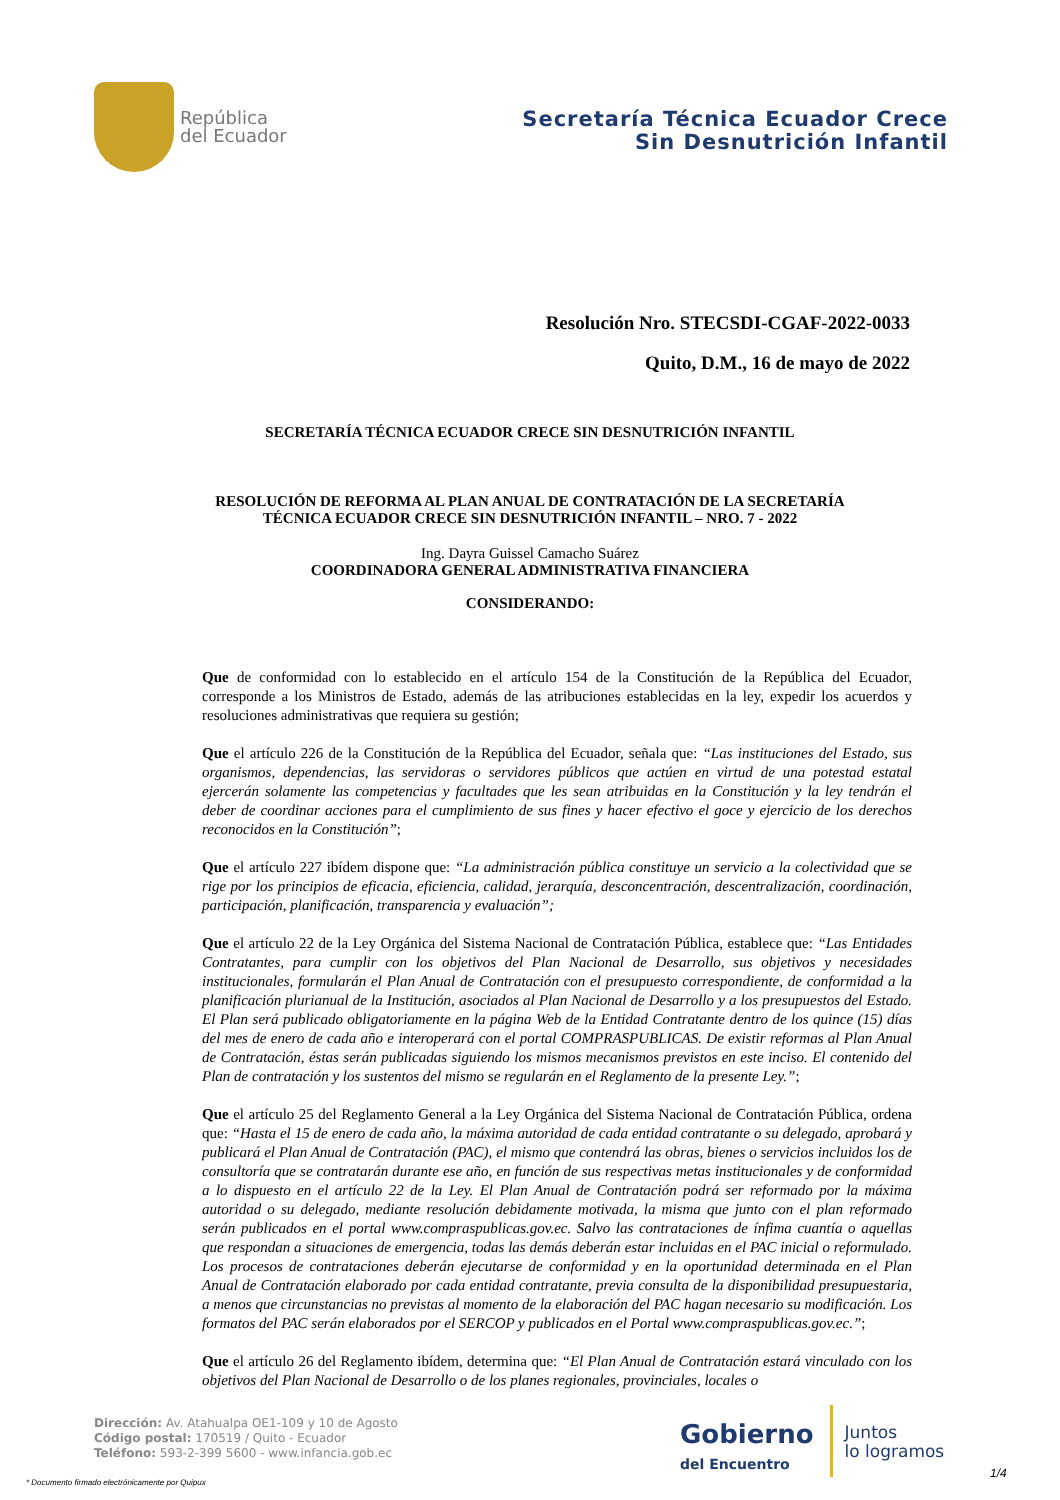República
del Ecuador
Secretaría Técnica Ecuador Crece
Sin Desnutrición Infantil
Resolución Nro. STECSDI-CGAF-2022-0033
Quito, D.M., 16 de mayo de 2022
SECRETARÍA TÉCNICA ECUADOR CRECE SIN DESNUTRICIÓN INFANTIL
RESOLUCIÓN DE REFORMA AL PLAN ANUAL DE CONTRATACIÓN DE LA SECRETARÍA
TÉCNICA ECUADOR CRECE SIN DESNUTRICIÓN INFANTIL – NRO. 7 - 2022
Ing. Dayra Guissel Camacho Suárez
COORDINADORA GENERAL ADMINISTRATIVA FINANCIERA
CONSIDERANDO:
Que de conformidad con lo establecido en el artículo 154 de la Constitución de la República del Ecuador, corresponde a los Ministros de Estado, además de las atribuciones establecidas en la ley, expedir los acuerdos y resoluciones administrativas que requiera su gestión;
Que el artículo 226 de la Constitución de la República del Ecuador, señala que: “Las instituciones del Estado, sus organismos, dependencias, las servidoras o servidores públicos que actúen en virtud de una potestad estatal ejercerán solamente las competencias y facultades que les sean atribuidas en la Constitución y la ley tendrán el deber de coordinar acciones para el cumplimiento de sus fines y hacer efectivo el goce y ejercicio de los derechos reconocidos en la Constitución”;
Que el artículo 227 ibídem dispone que: “La administración pública constituye un servicio a la colectividad que se rige por los principios de eficacia, eficiencia, calidad, jerarquía, desconcentración, descentralización, coordinación, participación, planificación, transparencia y evaluación”;
Que el artículo 22 de la Ley Orgánica del Sistema Nacional de Contratación Pública, establece que: “Las Entidades Contratantes, para cumplir con los objetivos del Plan Nacional de Desarrollo, sus objetivos y necesidades institucionales, formularán el Plan Anual de Contratación con el presupuesto correspondiente, de conformidad a la planificación plurianual de la Institución, asociados al Plan Nacional de Desarrollo y a los presupuestos del Estado. El Plan será publicado obligatoriamente en la página Web de la Entidad Contratante dentro de los quince (15) días del mes de enero de cada año e interoperará con el portal COMPRASPUBLICAS. De existir reformas al Plan Anual de Contratación, éstas serán publicadas siguiendo los mismos mecanismos previstos en este inciso. El contenido del Plan de contratación y los sustentos del mismo se regularán en el Reglamento de la presente Ley.”;
Que el artículo 25 del Reglamento General a la Ley Orgánica del Sistema Nacional de Contratación Pública, ordena que: “Hasta el 15 de enero de cada año, la máxima autoridad de cada entidad contratante o su delegado, aprobará y publicará el Plan Anual de Contratación (PAC), el mismo que contendrá las obras, bienes o servicios incluidos los de consultoría que se contratarán durante ese año, en función de sus respectivas metas institucionales y de conformidad a lo dispuesto en el artículo 22 de la Ley. El Plan Anual de Contratación podrá ser reformado por la máxima autoridad o su delegado, mediante resolución debidamente motivada, la misma que junto con el plan reformado serán publicados en el portal www.compraspublicas.gov.ec. Salvo las contrataciones de ínfima cuantía o aquellas que respondan a situaciones de emergencia, todas las demás deberán estar incluidas en el PAC inicial o reformulado. Los procesos de contrataciones deberán ejecutarse de conformidad y en la oportunidad determinada en el Plan Anual de Contratación elaborado por cada entidad contratante, previa consulta de la disponibilidad presupuestaria, a menos que circunstancias no previstas al momento de la elaboración del PAC hagan necesario su modificación. Los formatos del PAC serán elaborados por el SERCOP y publicados en el Portal www.compraspublicas.gov.ec.”;
Que el artículo 26 del Reglamento ibídem, determina que: “El Plan Anual de Contratación estará vinculado con los objetivos del Plan Nacional de Desarrollo o de los planes regionales, provinciales, locales o
Dirección: Av. Atahualpa OE1-109 y 10 de Agosto
Código postal: 170519 / Quito - Ecuador
Teléfono: 593-2-399 5600 - www.infancia.gob.ec
Gobierno
del Encuentro
Juntos
lo logramos
* Documento firmado electrónicamente por Quipux
1/4